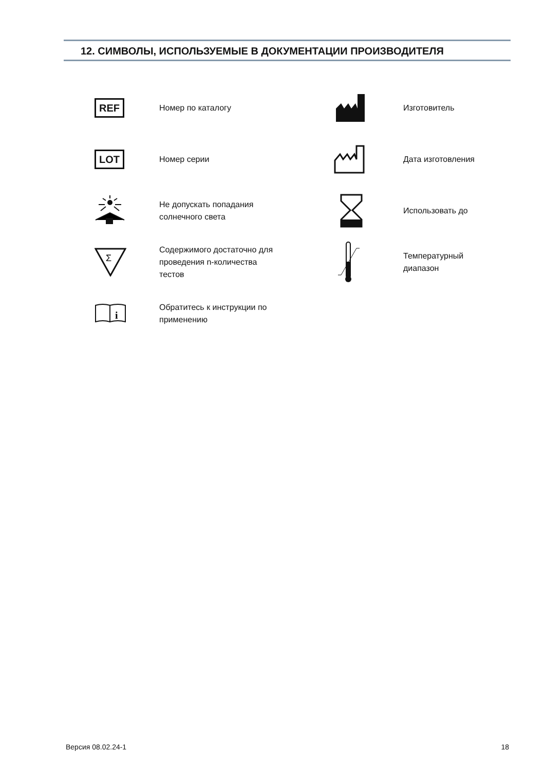12. СИМВОЛЫ, ИСПОЛЬЗУЕМЫЕ В ДОКУМЕНТАЦИИ ПРОИЗВОДИТЕЛЯ
| REF | Номер по каталогу | | Изготовитель |
| LOT | Номер серии | | Дата изготовления |
| | Не допускать попадания солнечного света | | Использовать до |
| Σ | Содержимого достаточно для проведения n-количества тестов | | Температурный диапазон |
| i | Обратитесь к инструкции по применению | | |
Версия 08.02.24-1 18